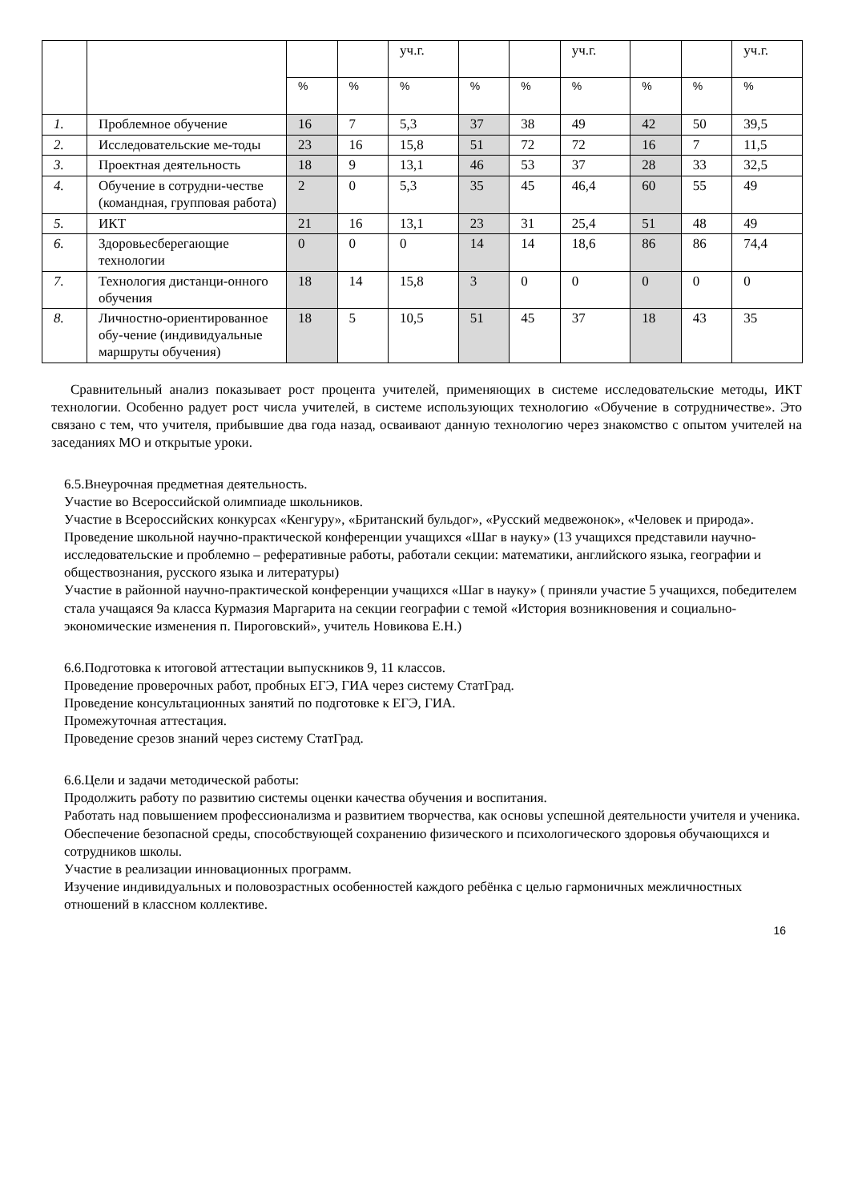| | | | | уч.г. | | | уч.г. | | | уч.г. |
| --- | --- | --- | --- | --- | --- | --- | --- | --- | --- | --- |
| | | % | % | % | % | % | % | % | % | % |
| 1. | Проблемное обучение | 16 | 7 | 5,3 | 37 | 38 | 49 | 42 | 50 | 39,5 |
| 2. | Исследовательские ме-тоды | 23 | 16 | 15,8 | 51 | 72 | 72 | 16 | 7 | 11,5 |
| 3. | Проектная деятельность | 18 | 9 | 13,1 | 46 | 53 | 37 | 28 | 33 | 32,5 |
| 4. | Обучение в сотрудни-честве (командная, групповая работа) | 2 | 0 | 5,3 | 35 | 45 | 46,4 | 60 | 55 | 49 |
| 5. | ИКТ | 21 | 16 | 13,1 | 23 | 31 | 25,4 | 51 | 48 | 49 |
| 6. | Здоровьесберегающие технологии | 0 | 0 | 0 | 14 | 14 | 18,6 | 86 | 86 | 74,4 |
| 7. | Технология дистанци-онного обучения | 18 | 14 | 15,8 | 3 | 0 | 0 | 0 | 0 | 0 |
| 8. | Личностно-ориентированное обу-чение (индивидуальные маршруты обучения) | 18 | 5 | 10,5 | 51 | 45 | 37 | 18 | 43 | 35 |
Сравнительный анализ показывает рост процента учителей, применяющих в системе исследовательские методы, ИКТ технологии. Особенно радует рост числа учителей, в системе использующих технологию «Обучение в сотрудничестве». Это связано с тем, что учителя, прибывшие два года назад, осваивают данную технологию через знакомство с опытом учителей на заседаниях МО и открытые уроки.
6.5.Внеурочная предметная деятельность.
Участие во Всероссийской олимпиаде школьников.
Участие в Всероссийских конкурсах «Кенгуру», «Британский бульдог», «Русский медвежонок», «Человек и природа».
Проведение школьной научно-практической конференции учащихся «Шаг в науку» (13 учащихся представили научно-исследовательские и проблемно – реферативные работы, работали секции: математики, английского языка, географии и обществознания, русского языка и литературы)
Участие в районной научно-практической конференции учащихся «Шаг в науку» ( приняли участие 5 учащихся, победителем стала учащаяся 9а класса Курмазия Маргарита на секции географии с темой «История возникновения и социально-экономические изменения п. Пироговский», учитель Новикова Е.Н.)
6.6.Подготовка к итоговой аттестации выпускников 9, 11 классов.
Проведение проверочных работ, пробных ЕГЭ, ГИА через систему СтатГрад.
Проведение консультационных занятий по подготовке к ЕГЭ, ГИА.
Промежуточная аттестация.
Проведение срезов знаний через систему СтатГрад.
6.6.Цели и задачи методической работы:
Продолжить работу по развитию системы оценки качества обучения и воспитания.
Работать над повышением профессионализма и развитием творчества, как основы успешной деятельности учителя и ученика.
Обеспечение безопасной среды, способствующей сохранению физического и психологического здоровья обучающихся и сотрудников школы.
Участие в реализации инновационных программ.
Изучение индивидуальных и половозрастных особенностей каждого ребёнка с целью гармоничных межличностных отношений в классном коллективе.
16